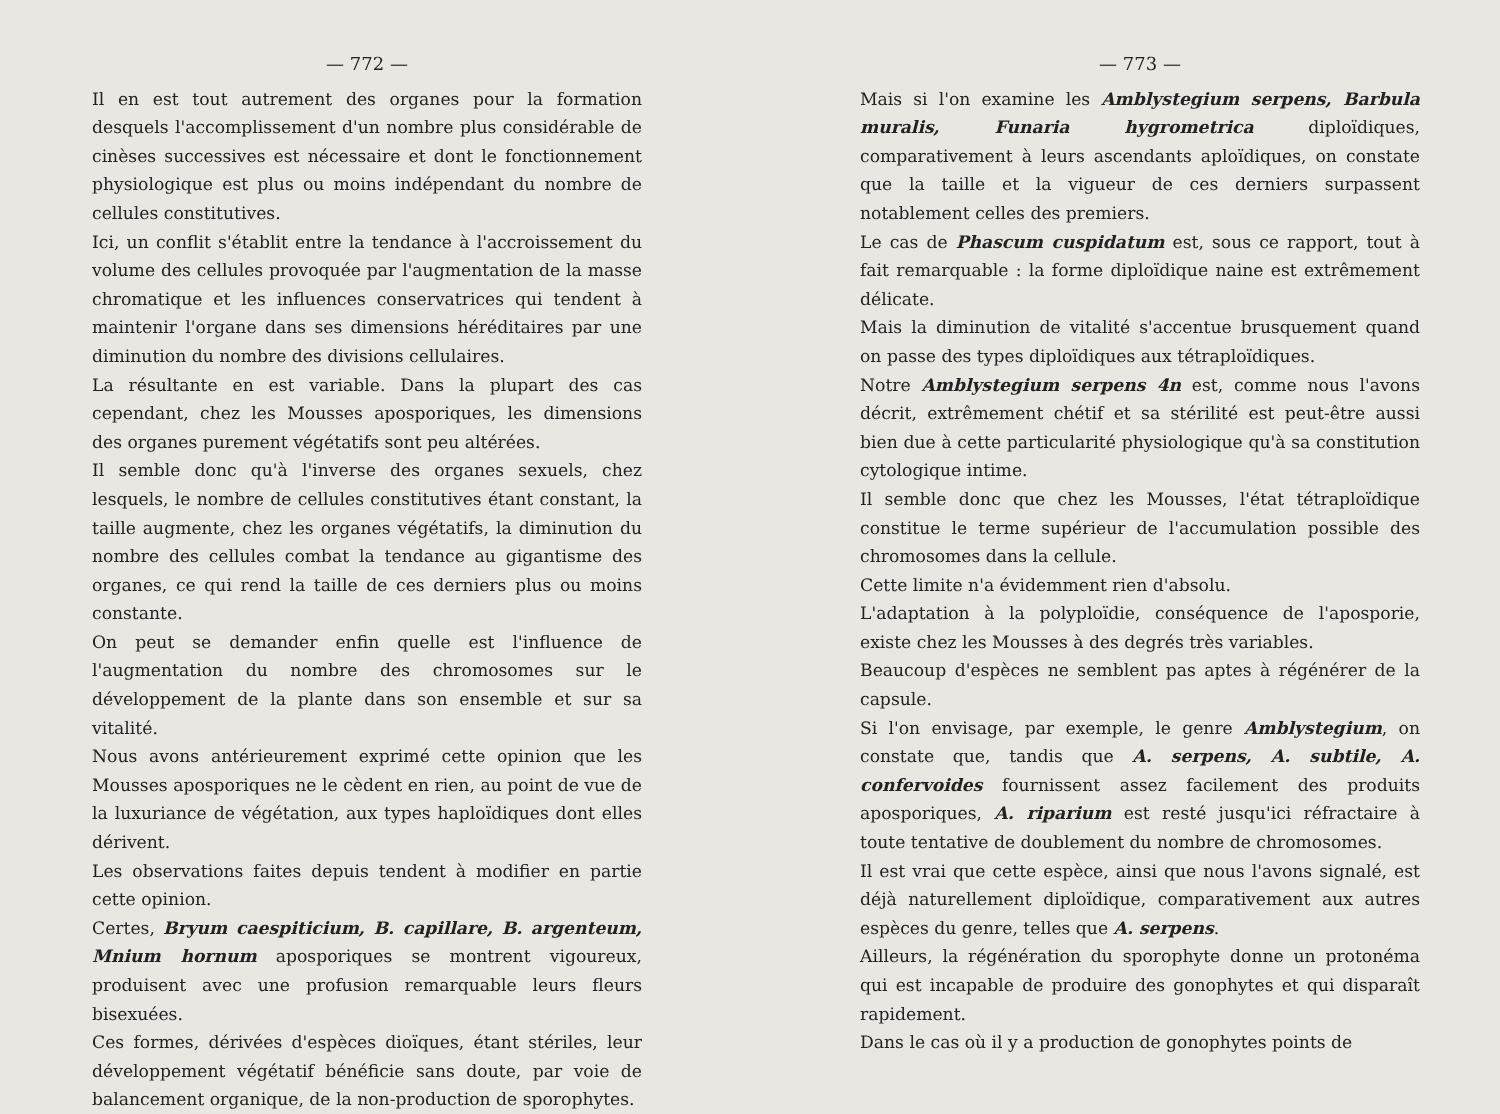— 772 —
Il en est tout autrement des organes pour la formation desquels l'accomplissement d'un nombre plus considérable de cinèses successives est nécessaire et dont le fonctionnement physiologique est plus ou moins indépendant du nombre de cellules constitutives.
Ici, un conflit s'établit entre la tendance à l'accroissement du volume des cellules provoquée par l'augmentation de la masse chromatique et les influences conservatrices qui tendent à maintenir l'organe dans ses dimensions héréditaires par une diminution du nombre des divisions cellulaires.
La résultante en est variable. Dans la plupart des cas cependant, chez les Mousses aposporiques, les dimensions des organes purement végétatifs sont peu altérées.
Il semble donc qu'à l'inverse des organes sexuels, chez lesquels, le nombre de cellules constitutives étant constant, la taille augmente, chez les organes végétatifs, la diminution du nombre des cellules combat la tendance au gigantisme des organes, ce qui rend la taille de ces derniers plus ou moins constante.
On peut se demander enfin quelle est l'influence de l'augmentation du nombre des chromosomes sur le développement de la plante dans son ensemble et sur sa vitalité.
Nous avons antérieurement exprimé cette opinion que les Mousses aposporiques ne le cèdent en rien, au point de vue de la luxuriance de végétation, aux types haploïdiques dont elles dérivent.
Les observations faites depuis tendent à modifier en partie cette opinion.
Certes, Bryum caespiticium, B. capillare, B. argenteum, Mnium hornum aposporiques se montrent vigoureux, produisent avec une profusion remarquable leurs fleurs bisexuées.
Ces formes, dérivées d'espèces dioïques, étant stériles, leur développement végétatif bénéficie sans doute, par voie de balancement organique, de la non-production de sporophytes.
— 773 —
Mais si l'on examine les Amblystegium serpens, Barbula muralis, Funaria hygrometrica diploïdiques, comparativement à leurs ascendants aploïdiques, on constate que la taille et la vigueur de ces derniers surpassent notablement celles des premiers.
Le cas de Phascum cuspidatum est, sous ce rapport, tout à fait remarquable : la forme diploïdique naine est extrêmement délicate.
Mais la diminution de vitalité s'accentue brusquement quand on passe des types diploïdiques aux tétraploïdiques.
Notre Amblystegium serpens 4n est, comme nous l'avons décrit, extrêmement chétif et sa stérilité est peut-être aussi bien due à cette particularité physiologique qu'à sa constitution cytologique intime.
Il semble donc que chez les Mousses, l'état tétraploïdique constitue le terme supérieur de l'accumulation possible des chromosomes dans la cellule.
Cette limite n'a évidemment rien d'absolu.
L'adaptation à la polyploïdie, conséquence de l'aposporie, existe chez les Mousses à des degrés très variables.
Beaucoup d'espèces ne semblent pas aptes à régénérer de la capsule.
Si l'on envisage, par exemple, le genre Amblystegium, on constate que, tandis que A. serpens, A. subtile, A. confervoides fournissent assez facilement des produits aposporiques, A. riparium est resté jusqu'ici réfractaire à toute tentative de doublement du nombre de chromosomes.
Il est vrai que cette espèce, ainsi que nous l'avons signalé, est déjà naturellement diploïdique, comparativement aux autres espèces du genre, telles que A. serpens.
Ailleurs, la régénération du sporophyte donne un protonéma qui est incapable de produire des gonophytes et qui disparaît rapidement.
Dans le cas où il y a production de gonophytes points de